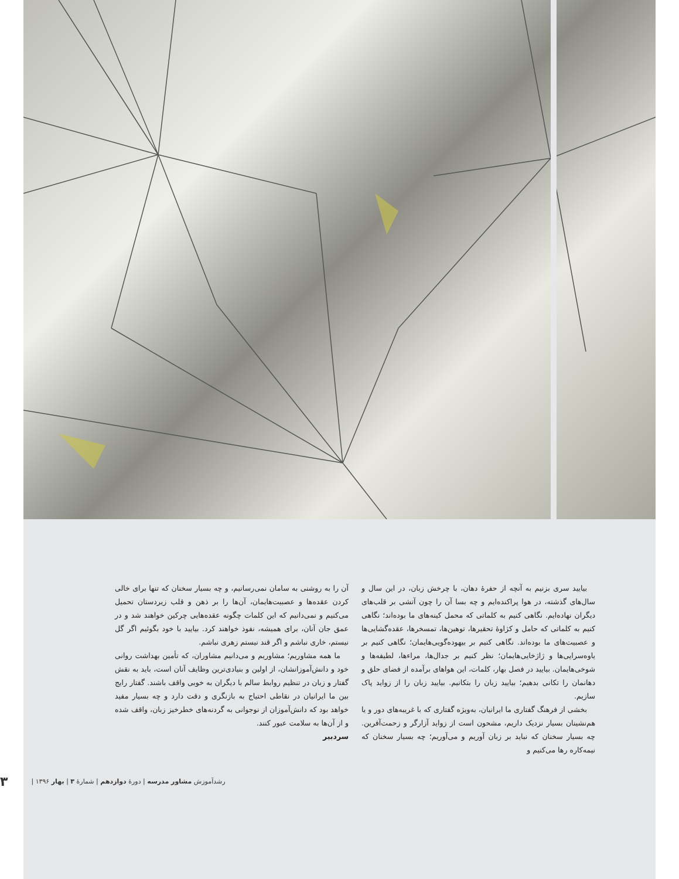بیایید سری بزنیم به آنچه از حفرهٔ دهان، با چرخش زبان، در این سال و سال‌های گذشته، در هوا پراکنده‌ایم و چه بسا آن را چون آتشی بر قلب‌های دیگران نهاده‌ایم. نگاهی کنیم به کلماتی که محمل کینه‌های ما بوده‌اند؛ نگاهی کنیم به کلماتی که حامل و کژاوهٔ تحقیرها، توهین‌ها، تمسخرها، عقده‌گشایی‌ها و عصبیت‌های ما بوده‌اند. نگاهی کنیم بر بیهوده‌گویی‌هایمان؛ نگاهی کنیم بر یاوه‌سرایی‌ها و ژاژخایی‌هایمان؛ نظر کنیم بر جدال‌ها، مراءها، لطیفه‌ها و شوخی‌هایمان. بیایید در فصل بهار، کلمات، این هواهای برآمده از فضای حلق و دهانمان را تکانی بدهیم؛ بیایید زبان را بتکانیم. بیایید زبان را از زواید پاک سازیم.
بخشی از فرهنگ گفتاری ما ایرانیان، به‌ویژه گفتاری که با غریبه‌های دور و یا هم‌نشینان بسیار نزدیک داریم، مشحون است از زواید آزارگر و زحمت‌آفرین. چه بسیار سخنان که نباید بر زبان آوریم و می‌آوریم؛ چه بسیار سخنان که نیمه‌کاره رها می‌کنیم و
آن را به روشنی به سامان نمی‌رسانیم، و چه بسیار سخنان که تنها برای خالی کردن عقده‌ها و عصبیت‌هایمان، آن‌ها را بر ذهن و قلب زیردستان تحمیل می‌کنیم و نمی‌دانیم که این کلمات چگونه عقده‌هایی چرکین خواهند شد و در عمق جان آنان، برای همیشه، نفوذ خواهند کرد. بیایید با خود بگوئیم اگر گل نیستم، خاری نباشم و اگر قند نیستم زهری نباشم.
ما همه مشاوریم؛ مشاوریم و می‌دانیم مشاوران، که تأمین بهداشت روانی خود و دانش‌آموزانشان، از اولین و بنیادی‌ترین وظایف آنان است، باید به نقش گفتار و زبان در تنظیم روابط سالم با دیگران به خوبی واقف باشند. گفتار رایج بین ما ایرانیان در نقاطی احتیاج به بازنگری و دقت دارد و چه بسیار مفید خواهد بود که دانش‌آموزان از نوجوانی به گردنه‌های خطرخیز زبان، واقف شده و از آن‌ها به سلامت عبور کنند.
سردبیر
رشدآموزش مشاور مدرسه | دورهٔ دوازدهم | شمارهٔ ۳ | بهار ۱۳۹۶ | ۳